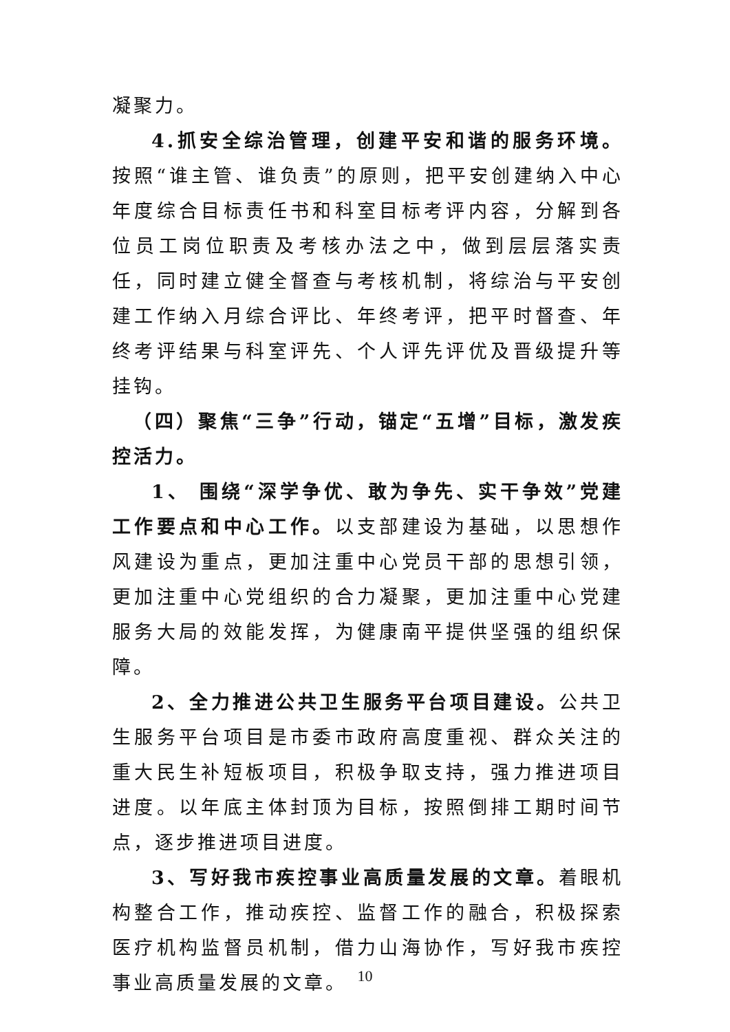凝聚力。
4.抓安全综治管理，创建平安和谐的服务环境。按照“谁主管、谁负责”的原则，把平安创建纳入中心年度综合目标责任书和科室目标考评内容，分解到各位员工岗位职责及考核办法之中，做到层层落实责任，同时建立健全督查与考核机制，将综治与平安创建工作纳入月综合评比、年终考评，把平时督查、年终考评结果与科室评先、个人评先评优及晋级提升等挂钩。
（四）聚焦“三争”行动，锚定“五增”目标，激发疾控活力。
1、 围绕“深学争优、敢为争先、实干争效”党建工作要点和中心工作。以支部建设为基础，以思想作风建设为重点，更加注重中心党员干部的思想引领，更加注重中心党组织的合力凝聚，更加注重中心党建服务大局的效能发挥，为健康南平提供坚强的组织保障。
2、全力推进公共卫生服务平台项目建设。公共卫生服务平台项目是市委市政府高度重视、群众关注的重大民生补短板项目，积极争取支持，强力推进项目进度。以年底主体封顶为目标，按照倒排工期时间节点，逐步推进项目进度。
3、写好我市疾控事业高质量发展的文章。着眼机构整合工作，推动疾控、监督工作的融合，积极探索医疗机构监督员机制，借力山海协作，写好我市疾控事业高质量发展的文章。
10